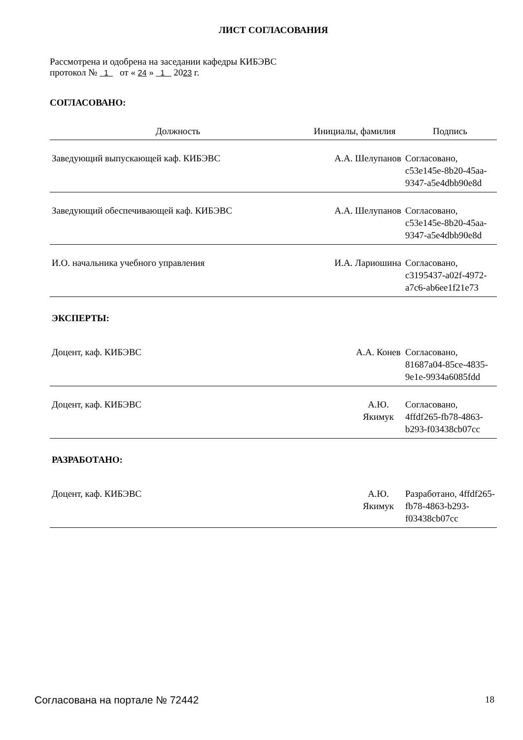ЛИСТ СОГЛАСОВАНИЯ
Рассмотрена и одобрена на заседании кафедры КИБЭВС
протокол № 1 от « 24 » 1 2023 г.
СОГЛАСОВАНО:
| Должность | Инициалы, фамилия | Подпись |
| --- | --- | --- |
| Заведующий выпускающей каф. КИБЭВС | А.А. Шелупанов | Согласовано, c53e145e-8b20-45aa-9347-a5e4dbb90e8d |
| Заведующий обеспечивающей каф. КИБЭВС | А.А. Шелупанов | Согласовано, c53e145e-8b20-45aa-9347-a5e4dbb90e8d |
| И.О. начальника учебного управления | И.А. Лариошина | Согласовано, c3195437-a02f-4972-a7c6-ab6ee1f21e73 |
| ЭКСПЕРТЫ: | | |
| Доцент, каф. КИБЭВС | А.А. Конев | Согласовано, 81687a04-85ce-4835-9e1e-9934a6085fdd |
| Доцент, каф. КИБЭВС | А.Ю. Якимук | Согласовано, 4ffdf265-fb78-4863-b293-f03438cb07cc |
| РАЗРАБОТАНО: | | |
| Доцент, каф. КИБЭВС | А.Ю. Якимук | Разработано, 4ffdf265-fb78-4863-b293-f03438cb07cc |
Согласована на портале № 72442 18